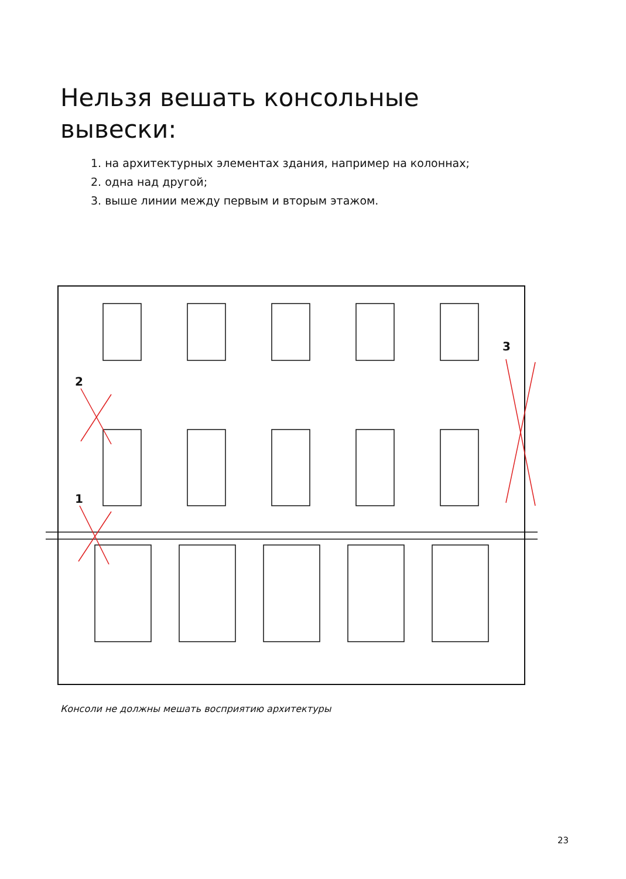Нельзя вешать консольные
вывески:
1. на архитектурных элементах здания, например на колоннах;
2. одна над другой;
3. выше линии между первым и вторым этажом.
2
1
3
Консоли не должны мешать восприятию архитектуры
23